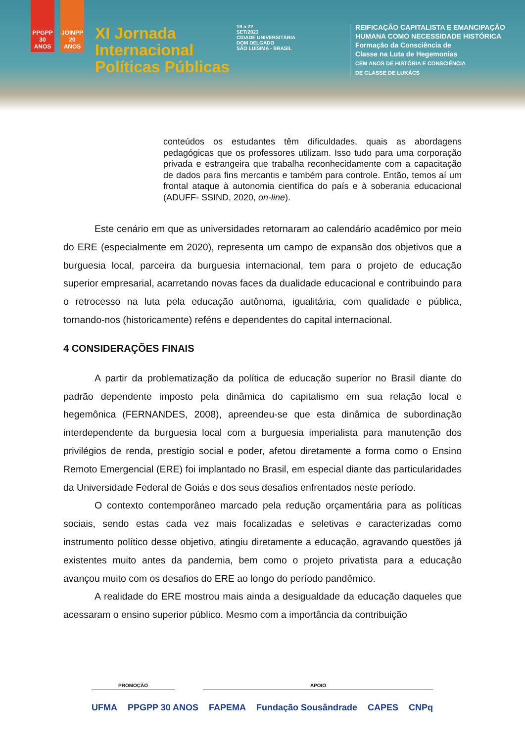PPGPP 30 ANOS
JOINPP 20 ANOS
XI Jornada
Internacional
Políticas Públicas
19 a 22
SET/2023
CIDADE UNIVERSITÁRIA
DOM DELGADO
SÃO LUÍS/MA - BRASIL
REIFICAÇÃO CAPITALISTA E EMANCIPAÇÃO
HUMANA COMO NECESSIDADE HISTÓRICA
Formação da Consciência de
Classe na Luta de Hegemonias
CEM ANOS DE HISTÓRIA E CONSCIÊNCIA
DE CLASSE DE LUKÁCS
conteúdos os estudantes têm dificuldades, quais as abordagens pedagógicas que os professores utilizam. Isso tudo para uma corporação privada e estrangeira que trabalha reconhecidamente com a capacitação de dados para fins mercantis e também para controle. Então, temos aí um frontal ataque à autonomia científica do país e à soberania educacional (ADUFF- SSIND, 2020, on-line).
Este cenário em que as universidades retornaram ao calendário acadêmico por meio do ERE (especialmente em 2020), representa um campo de expansão dos objetivos que a burguesia local, parceira da burguesia internacional, tem para o projeto de educação superior empresarial, acarretando novas faces da dualidade educacional e contribuindo para o retrocesso na luta pela educação autônoma, igualitária, com qualidade e pública, tornando-nos (historicamente) reféns e dependentes do capital internacional.
4 CONSIDERAÇÕES FINAIS
A partir da problematização da política de educação superior no Brasil diante do padrão dependente imposto pela dinâmica do capitalismo em sua relação local e hegemônica (FERNANDES, 2008), apreendeu-se que esta dinâmica de subordinação interdependente da burguesia local com a burguesia imperialista para manutenção dos privilégios de renda, prestígio social e poder, afetou diretamente a forma como o Ensino Remoto Emergencial (ERE) foi implantado no Brasil, em especial diante das particularidades da Universidade Federal de Goiás e dos seus desafios enfrentados neste período.
O contexto contemporâneo marcado pela redução orçamentária para as políticas sociais, sendo estas cada vez mais focalizadas e seletivas e caracterizadas como instrumento político desse objetivo, atingiu diretamente a educação, agravando questões já existentes muito antes da pandemia, bem como o projeto privatista para a educação avançou muito com os desafios do ERE ao longo do período pandêmico.
A realidade do ERE mostrou mais ainda a desigualdade da educação daqueles que acessaram o ensino superior público. Mesmo com a importância da contribuição
PROMOÇÃO APOIO
UFMA PPGPP 30 ANOS FAPEMA Fundação Sousândrade CAPES CNPq